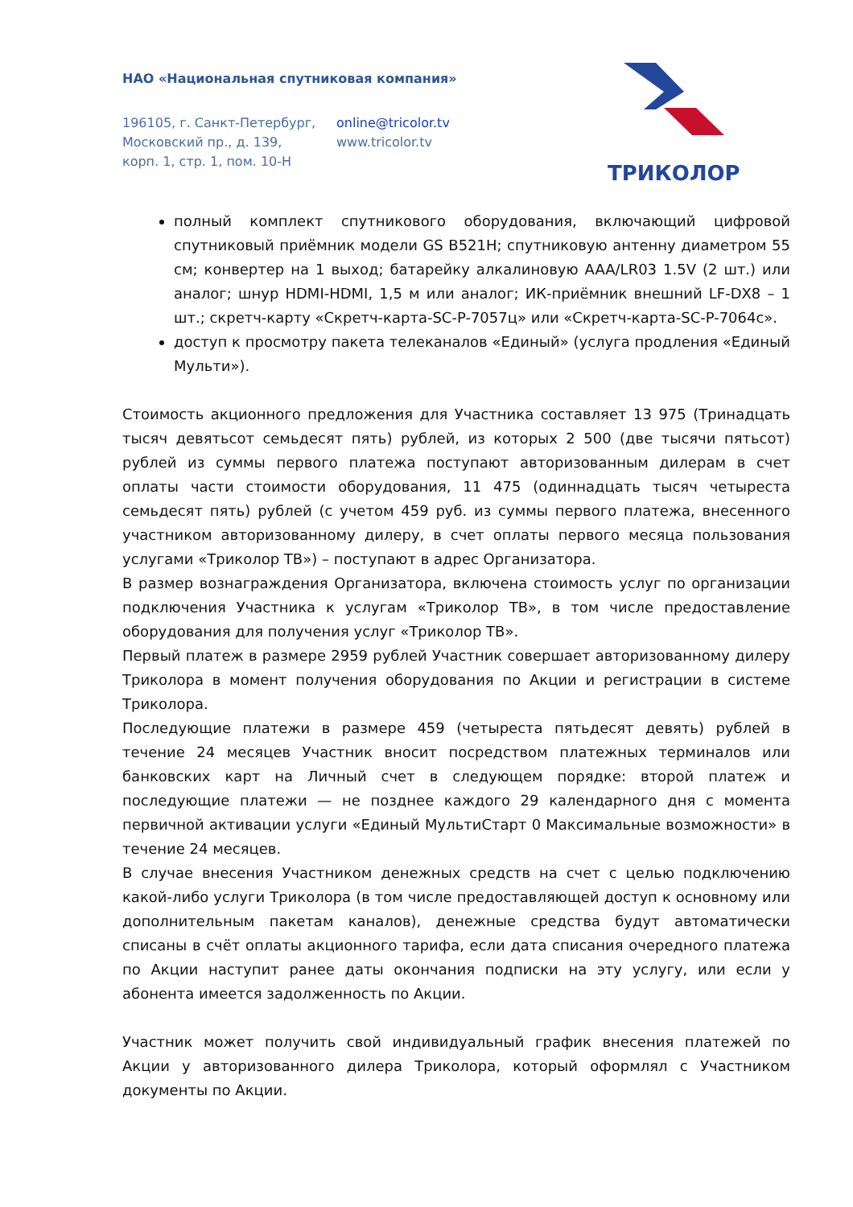НАО «Национальная спутниковая компания»
196105, г. Санкт-Петербург,
Московский пр., д. 139,
корп. 1, стр. 1, пом. 10-Н
online@tricolor.tv
www.tricolor.tv
ТРИКОЛОР
полный комплект спутникового оборудования, включающий цифровой спутниковый приёмник модели GS B521H; спутниковую антенну диаметром 55 см; конвертер на 1 выход; батарейку алкалиновую AAA/LR03 1.5V (2 шт.) или аналог; шнур HDMI-HDMI, 1,5 м или аналог; ИК-приёмник внешний LF-DX8 – 1 шт.; скретч-карту «Скретч-карта-SC-P-7057ц» или «Скретч-карта-SC-P-7064с».
доступ к просмотру пакета телеканалов «Единый» (услуга продления «Единый Мульти»).
Стоимость акционного предложения для Участника составляет 13 975 (Тринадцать тысяч девятьсот семьдесят пять) рублей, из которых 2 500 (две тысячи пятьсот) рублей из суммы первого платежа поступают авторизованным дилерам в счет оплаты части стоимости оборудования, 11 475 (одиннадцать тысяч четыреста семьдесят пять) рублей (с учетом 459 руб. из суммы первого платежа, внесенного участником авторизованному дилеру, в счет оплаты первого месяца пользования услугами «Триколор ТВ») – поступают в адрес Организатора.
В размер вознаграждения Организатора, включена стоимость услуг по организации подключения Участника к услугам «Триколор ТВ», в том числе предоставление оборудования для получения услуг «Триколор ТВ».
Первый платеж в размере 2959 рублей Участник совершает авторизованному дилеру Триколора в момент получения оборудования по Акции и регистрации в системе Триколора.
Последующие платежи в размере 459 (четыреста пятьдесят девять) рублей в течение 24 месяцев Участник вносит посредством платежных терминалов или банковских карт на Личный счет в следующем порядке: второй платеж и последующие платежи — не позднее каждого 29 календарного дня с момента первичной активации услуги «Единый МультиСтарт 0 Максимальные возможности» в течение 24 месяцев.
В случае внесения Участником денежных средств на счет с целью подключению какой-либо услуги Триколора (в том числе предоставляющей доступ к основному или дополнительным пакетам каналов), денежные средства будут автоматически списаны в счёт оплаты акционного тарифа, если дата списания очередного платежа по Акции наступит ранее даты окончания подписки на эту услугу, или если у абонента имеется задолженность по Акции.
Участник может получить свой индивидуальный график внесения платежей по Акции у авторизованного дилера Триколора, который оформлял с Участником документы по Акции.